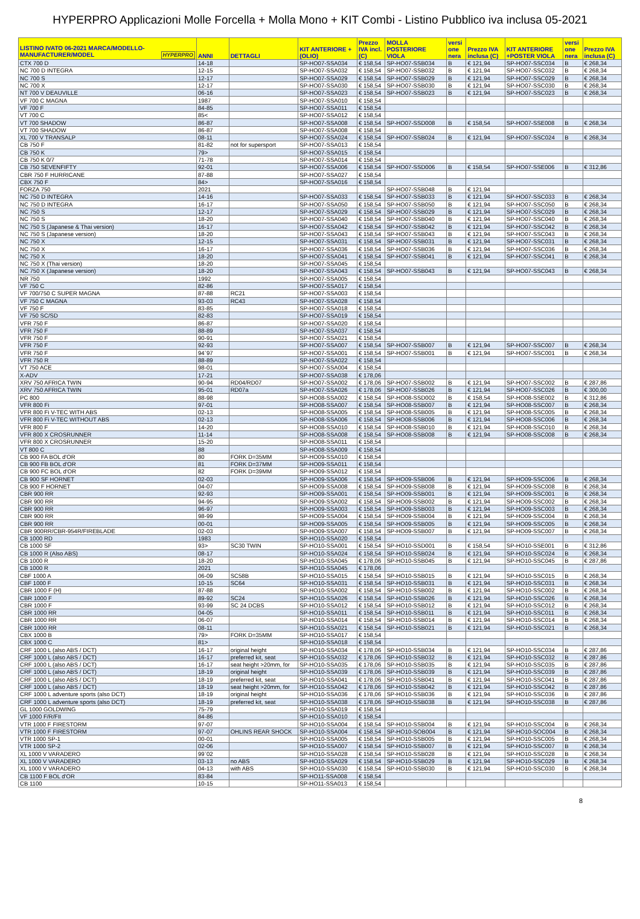HYPERPRO Applicazioni Molle Forcella + Molla Mono + KIT Combi - Listino Pubblico iva inclusa 05-2021
| LISTINO IVATO 06-2021 MARCA/MODELLO- MANUFACTURER/MODEL HYPERPRO | ANNI | DETTAGLI | KIT ANTERIORE + (OLIO) | Prezzo IVA incl. (C) | MOLLA POSTERIORE VIOLA | versi one nera | Prezzo IVA inclusa (C) | KIT ANTERIORE +POSTER VIOLA | versi one nera | Prezzo IVA inclusa (C) |
| --- | --- | --- | --- | --- | --- | --- | --- | --- | --- | --- |
| CTX 700 D | 14-18 | | SP-HO07-SSA034 | € 158,54 | SP-HO07-SSB034 | B | € 121,94 | SP-HO07-SSC034 | B | € 268,34 |
| NC 700 D INTEGRA | 12-15 | | SP-HO07-SSA032 | € 158,54 | SP-HO07-SSB032 | B | € 121,94 | SP-HO07-SSC032 | B | € 268,34 |
| NC 700 S | 12-17 | | SP-HO07-SSA029 | € 158,54 | SP-HO07-SSB029 | B | € 121,94 | SP-HO07-SSC029 | B | € 268,34 |
| NC 700 X | 12-17 | | SP-HO07-SSA030 | € 158,54 | SP-HO07-SSB030 | B | € 121,94 | SP-HO07-SSC030 | B | € 268,34 |
| NT 700 V DEAUVILLE | 06-16 | | SP-HO07-SSA023 | € 158,54 | SP-HO07-SSB023 | B | € 121,94 | SP-HO07-SSC023 | B | € 268,34 |
| VF 700 C MAGNA | 1987 | | SP-HO07-SSA010 | € 158,54 | | | | | | |
| VF 700 F | 84-85 | | SP-HO07-SSA011 | € 158,54 | | | | | | |
| VT 700 C | 85< | | SP-HO07-SSA012 | € 158,54 | | | | | | |
| VT 700 SHADOW | 86-87 | | SP-HO07-SSA008 | € 158,54 | SP-HO07-SSD008 | B | € 158,54 | SP-HO07-SSE008 | B | € 268,34 |
| VT 700 SHADOW | 86-87 | | SP-HO07-SSA008 | € 158,54 | | | | | | |
| XL 700 V TRANSALP | 08-11 | | SP-HO07-SSA024 | € 158,54 | SP-HO07-SSB024 | B | € 121,94 | SP-HO07-SSC024 | B | € 268,34 |
| CB 750 F | 81-82 | not for supersport | SP-HO07-SSA013 | € 158,54 | | | | | | |
| CB 750 K | 79> | | SP-HO07-SSA015 | € 158,54 | | | | | | |
| CB 750 K 0/7 | 71-78 | | SP-HO07-SSA014 | € 158,54 | | | | | | |
| CB 750 SEVENFIFTY | 92-01 | | SP-HO07-SSA006 | € 158,54 | SP-HO07-SSD006 | B | € 158,54 | SP-HO07-SSE006 | B | € 312,86 |
| CBR 750 F HURRICANE | 87-88 | | SP-HO07-SSA027 | € 158,54 | | | | | | |
| CBX 750 F | 84> | | SP-HO07-SSA016 | € 158,54 | | | | | | |
| FORZA 750 | 2021 | | | | SP-HO07-SSB048 | B | € 121,94 | | | |
| NC 750 D INTEGRA | 14-16 | | SP-HO07-SSA033 | € 158,54 | SP-HO07-SSB033 | B | € 121,94 | SP-HO07-SSC033 | B | € 268,34 |
| NC 750 D INTEGRA | 16-17 | | SP-HO07-SSA050 | € 158,54 | SP-HO07-SSB050 | B | € 121,94 | SP-HO07-SSC050 | B | € 268,34 |
| NC 750 S | 12-17 | | SP-HO07-SSA029 | € 158,54 | SP-HO07-SSB029 | B | € 121,94 | SP-HO07-SSC029 | B | € 268,34 |
| NC 750 S | 18-20 | | SP-HO07-SSA040 | € 158,54 | SP-HO07-SSB040 | B | € 121,94 | SP-HO07-SSC040 | B | € 268,34 |
| NC 750 S (Japanese & Thai version) | 16-17 | | SP-HO07-SSA042 | € 158,54 | SP-HO07-SSB042 | B | € 121,94 | SP-HO07-SSC042 | B | € 268,34 |
| NC 750 S (Japanese version) | 18-20 | | SP-HO07-SSA043 | € 158,54 | SP-HO07-SSB043 | B | € 121,94 | SP-HO07-SSC043 | B | € 268,34 |
| NC 750 X | 12-15 | | SP-HO07-SSA031 | € 158,54 | SP-HO07-SSB031 | B | € 121,94 | SP-HO07-SSC031 | B | € 268,34 |
| NC 750 X | 16-17 | | SP-HO07-SSA036 | € 158,54 | SP-HO07-SSB036 | B | € 121,94 | SP-HO07-SSC036 | B | € 268,34 |
| NC 750 X | 18-20 | | SP-HO07-SSA041 | € 158,54 | SP-HO07-SSB041 | B | € 121,94 | SP-HO07-SSC041 | B | € 268,34 |
| NC 750 X (Thai version) | 18-20 | | SP-HO07-SSA045 | € 158,54 | | | | | | |
| NC 750 X (Japanese version) | 18-20 | | SP-HO07-SSA043 | € 158,54 | SP-HO07-SSB043 | B | € 121,94 | SP-HO07-SSC043 | B | € 268,34 |
| NR 750 | 1992 | | SP-HO07-SSA005 | € 158,54 | | | | | | |
| VF 750 C | 82-86 | | SP-HO07-SSA017 | € 158,54 | | | | | | |
| VF 700/750 C SUPER MAGNA | 87-88 | RC21 | SP-HO07-SSA003 | € 158,54 | | | | | | |
| VF 750 C MAGNA | 93-03 | RC43 | SP-HO07-SSA028 | € 158,54 | | | | | | |
| VF 750 F | 83-85 | | SP-HO07-SSA018 | € 158,54 | | | | | | |
| VF 750 SC/SD | 82-83 | | SP-HO07-SSA019 | € 158,54 | | | | | | |
| VFR 750 F | 86-87 | | SP-HO07-SSA020 | € 158,54 | | | | | | |
| VFR 750 F | 88-89 | | SP-HO07-SSA037 | € 158,54 | | | | | | |
| VFR 750 F | 90-91 | | SP-HO07-SSA021 | € 158,54 | | | | | | |
| VFR 750 F | 92-93 | | SP-HO07-SSA007 | € 158,54 | SP-HO07-SSB007 | B | € 121,94 | SP-HO07-SSC007 | B | € 268,34 |
| VFR 750 F | 94`97 | | SP-HO07-SSA001 | € 158,54 | SP-HO07-SSB001 | B | € 121,94 | SP-HO07-SSC001 | B | € 268,34 |
| VFR 750 R | 88-89 | | SP-HO07-SSA022 | € 158,54 | | | | | | |
| VT 750 ACE | 98-01 | | SP-HO07-SSA004 | € 158,54 | | | | | | |
| X-ADV | 17-21 | | SP-HO07-SSA038 | € 178,06 | | | | | | |
| XRV 750 AFRICA TWIN | 90-94 | RD04/RD07 | SP-HO07-SSA002 | € 178,06 | SP-HO07-SSB002 | B | € 121,94 | SP-HO07-SSC002 | B | € 287,86 |
| XRV 750 AFRICA TWIN | 95-01 | RD07a | SP-HO07-SSA026 | € 178,06 | SP-HO07-SSB026 | B | € 121,94 | SP-HO07-SSC026 | B | € 300,00 |
| PC 800 | 88-98 | | SP-HO08-SSA002 | € 158,54 | SP-HO08-SSD002 | B | € 158,54 | SP-HO08-SSE002 | B | € 312,86 |
| VFR 800 Fi | 97-01 | | SP-HO08-SSA007 | € 158,54 | SP-HO08-SSB007 | B | € 121,94 | SP-HO08-SSC007 | B | € 268,34 |
| VFR 800 Fi V-TEC WITH ABS | 02-13 | | SP-HO08-SSA005 | € 158,54 | SP-HO08-SSB005 | B | € 121,94 | SP-HO08-SSC005 | B | € 268,34 |
| VFR 800 Fi V-TEC WITHOUT ABS | 02-13 | | SP-HO08-SSA006 | € 158,54 | SP-HO08-SSB006 | B | € 121,94 | SP-HO08-SSC006 | B | € 268,34 |
| VFR 800 F | 14-20 | | SP-HO08-SSA010 | € 158,54 | SP-HO08-SSB010 | B | € 121,94 | SP-HO08-SSC010 | B | € 268,34 |
| VFR 800 X CROSRUNNER | 11-14 | | SP-HO08-SSA008 | € 158,54 | SP-HO08-SSB008 | B | € 121,94 | SP-HO08-SSC008 | B | € 268,34 |
| VFR 800 X CROSRUNNER | 15-20 | | SP-HO08-SSA011 | € 158,54 | | | | | | |
| VT 800 C | 88 | | SP-HO08-SSA009 | € 158,54 | | | | | | |
| CB 900 FA BOL d'OR | 80 | FORK D=35MM | SP-HO09-SSA010 | € 158,54 | | | | | | |
| CB 900 FB BOL d'OR | 81 | FORK D=37MM | SP-HO09-SSA011 | € 158,54 | | | | | | |
| CB 900 FC BOL d'OR | 82 | FORK D=39MM | SP-HO09-SSA012 | € 158,54 | | | | | | |
| CB 900 SF HORNET | 02-03 | | SP-HO09-SSA006 | € 158,54 | SP-HO09-SSB006 | B | € 121,94 | SP-HO09-SSC006 | B | € 268,34 |
| CB 900 F HORNET | 04-07 | | SP-HO09-SSA008 | € 158,54 | SP-HO09-SSB008 | B | € 121,94 | SP-HO09-SSC008 | B | € 268,34 |
| CBR 900 RR | 92-93 | | SP-HO09-SSA001 | € 158,54 | SP-HO09-SSB001 | B | € 121,94 | SP-HO09-SSC001 | B | € 268,34 |
| CBR 900 RR | 94-95 | | SP-HO09-SSA002 | € 158,54 | SP-HO09-SSB002 | B | € 121,94 | SP-HO09-SSC002 | B | € 268,34 |
| CBR 900 RR | 96-97 | | SP-HO09-SSA003 | € 158,54 | SP-HO09-SSB003 | B | € 121,94 | SP-HO09-SSC003 | B | € 268,34 |
| CBR 900 RR | 98-99 | | SP-HO09-SSA004 | € 158,54 | SP-HO09-SSB004 | B | € 121,94 | SP-HO09-SSC004 | B | € 268,34 |
| CBR 900 RR | 00-01 | | SP-HO09-SSA005 | € 158,54 | SP-HO09-SSB005 | B | € 121,94 | SP-HO09-SSC005 | B | € 268,34 |
| CBR 900RR/CBR-954R/FIREBLADE | 02-03 | | SP-HO09-SSA007 | € 158,54 | SP-HO09-SSB007 | B | € 121,94 | SP-HO09-SSC007 | B | € 268,34 |
| CB 1000 RD | 1983 | | SP-HO10-SSA020 | € 158,54 | | | | | | |
| CB 1000 SF | 93> | SC30 TWIN | SP-HO10-SSA001 | € 158,54 | SP-HO10-SSD001 | B | € 158,54 | SP-HO10-SSE001 | B | € 312,86 |
| CB 1000 R (Also ABS) | 08-17 | | SP-HO10-SSA024 | € 158,54 | SP-HO10-SSB024 | B | € 121,94 | SP-HO10-SSC024 | B | € 268,34 |
| CB 1000 R | 18-20 | | SP-HO10-SSA045 | € 178,06 | SP-HO10-SSB045 | B | € 121,94 | SP-HO10-SSC045 | B | € 287,86 |
| CB 1000 R | 2021 | | SP-HO10-SSA045 | € 178,06 | | | | | | |
| CBF 1000 A | 06-09 | SC58B | SP-HO10-SSA015 | € 158,54 | SP-HO10-SSB015 | B | € 121,94 | SP-HO10-SSC015 | B | € 268,34 |
| CBF 1000 F | 10-15 | SC64 | SP-HO10-SSA031 | € 158,54 | SP-HO10-SSB031 | B | € 121,94 | SP-HO10-SSC031 | B | € 268,34 |
| CBR 1000 F (H) | 87-88 | | SP-HO10-SSA002 | € 158,54 | SP-HO10-SSB002 | B | € 121,94 | SP-HO10-SSC002 | B | € 268,34 |
| CBR 1000 F | 89-92 | SC24 | SP-HO10-SSA026 | € 158,54 | SP-HO10-SSB026 | B | € 121,94 | SP-HO10-SSC026 | B | € 268,34 |
| CBR 1000 F | 93-99 | SC 24 DCBS | SP-HO10-SSA012 | € 158,54 | SP-HO10-SSB012 | B | € 121,94 | SP-HO10-SSC012 | B | € 268,34 |
| CBR 1000 RR | 04-05 | | SP-HO10-SSA011 | € 158,54 | SP-HO10-SSB011 | B | € 121,94 | SP-HO10-SSC011 | B | € 268,34 |
| CBR 1000 RR | 06-07 | | SP-HO10-SSA014 | € 158,54 | SP-HO10-SSB014 | B | € 121,94 | SP-HO10-SSC014 | B | € 268,34 |
| CBR 1000 RR | 08-11 | | SP-HO10-SSA021 | € 158,54 | SP-HO10-SSB021 | B | € 121,94 | SP-HO10-SSC021 | B | € 268,34 |
| CBX 1000 B | 79> | FORK D=35MM | SP-HO10-SSA017 | € 158,54 | | | | | | |
| CBX 1000 C | 81> | | SP-HO10-SSA018 | € 158,54 | | | | | | |
| CRF 1000 L (also ABS / DCT) | 16-17 | original height | SP-HO10-SSA034 | € 178,06 | SP-HO10-SSB034 | B | € 121,94 | SP-HO10-SSC034 | B | € 287,86 |
| CRF 1000 L (also ABS / DCT) | 16-17 | preferred kit, seat | SP-HO10-SSA032 | € 178,06 | SP-HO10-SSB032 | B | € 121,94 | SP-HO10-SSC032 | B | € 287,86 |
| CRF 1000 L (also ABS / DCT) | 16-17 | seat height >20mm, for | SP-HO10-SSA035 | € 178,06 | SP-HO10-SSB035 | B | € 121,94 | SP-HO10-SSC035 | B | € 287,86 |
| CRF 1000 L (also ABS / DCT) | 18-19 | original height | SP-HO10-SSA039 | € 178,06 | SP-HO10-SSB039 | B | € 121,94 | SP-HO10-SSC039 | B | € 287,86 |
| CRF 1000 L (also ABS / DCT) | 18-19 | preferred kit, seat | SP-HO10-SSA041 | € 178,06 | SP-HO10-SSB041 | B | € 121,94 | SP-HO10-SSC041 | B | € 287,86 |
| CRF 1000 L (also ABS / DCT) | 18-19 | seat height >20mm, for | SP-HO10-SSA042 | € 178,06 | SP-HO10-SSB042 | B | € 121,94 | SP-HO10-SSC042 | B | € 287,86 |
| CRF 1000 L adventure sports (also DCT) | 18-19 | original height | SP-HO10-SSA036 | € 178,06 | SP-HO10-SSB036 | B | € 121,94 | SP-HO10-SSC036 | B | € 287,86 |
| CRF 1000 L adventure sports (also DCT) | 18-19 | preferred kit, seat | SP-HO10-SSA038 | € 178,06 | SP-HO10-SSB038 | B | € 121,94 | SP-HO10-SSC038 | B | € 287,86 |
| GL 1000 GOLDWING | 75-79 | | SP-HO10-SSA019 | € 158,54 | | | | | | |
| VF 1000 F/R/FII | 84-86 | | SP-HO10-SSA010 | € 158,54 | | | | | | |
| VTR 1000 F FIRESTORM | 97-07 | | SP-HO10-SSA004 | € 158,54 | SP-HO10-SSB004 | B | € 121,94 | SP-HO10-SSC004 | B | € 268,34 |
| VTR 1000 F FIRESTORM | 97-07 | OHLINS REAR SHOCK | SP-HO10-SSA004 | € 158,54 | SP-HO10-SOB004 | B | € 121,94 | SP-HO10-SOC004 | B | € 268,34 |
| VTR 1000 SP-1 | 00-01 | | SP-HO10-SSA005 | € 158,54 | SP-HO10-SSB005 | B | € 121,94 | SP-HO10-SSC005 | B | € 268,34 |
| VTR 1000 SP-2 | 02-06 | | SP-HO10-SSA007 | € 158,54 | SP-HO10-SSB007 | B | € 121,94 | SP-HO10-SSC007 | B | € 268,34 |
| XL 1000 V VARADERO | 99`02 | | SP-HO10-SSA028 | € 158,54 | SP-HO10-SSB028 | B | € 121,94 | SP-HO10-SSC028 | B | € 268,34 |
| XL 1000 V VARADERO | 03-13 | no ABS | SP-HO10-SSA029 | € 158,54 | SP-HO10-SSB029 | B | € 121,94 | SP-HO10-SSC029 | B | € 268,34 |
| XL 1000 V VARADERO | 04-13 | with ABS | SP-HO10-SSA030 | € 158,54 | SP-HO10-SSB030 | B | € 121,94 | SP-HO10-SSC030 | B | € 268,34 |
| CB 1100 F BOL d'OR | 83-84 | | SP-HO11-SSA008 | € 158,54 | | | | | | |
| CB 1100 | 10-15 | | SP-HO11-SSA013 | € 158,54 | | | | | | |
8